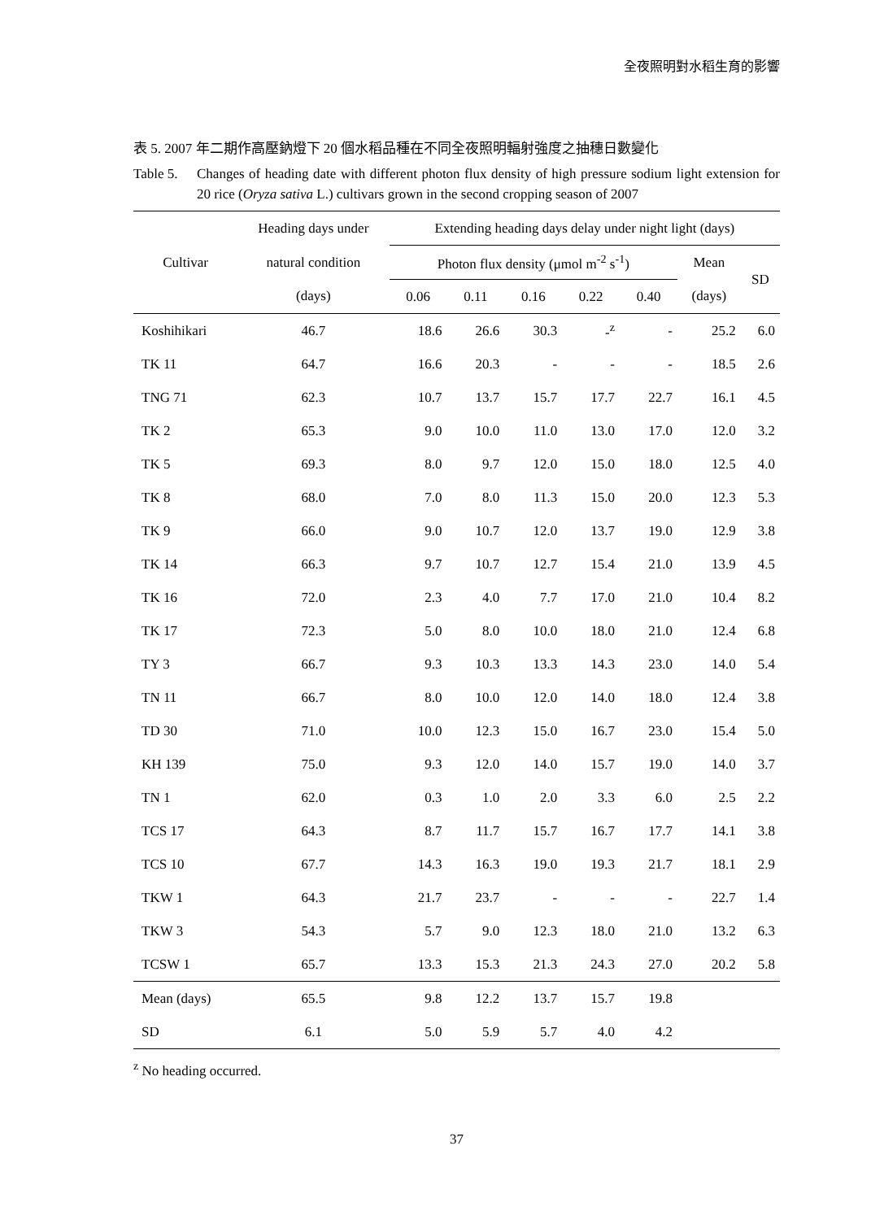全夜照明對水稻生育的影響
表 5. 2007 年二期作高壓鈉燈下 20 個水稻品種在不同全夜照明輻射強度之抽穗日數變化
Table 5.
Changes of heading date with different photon flux density of high pressure sodium light extension for 20 rice (Oryza sativa L.) cultivars grown in the second cropping season of 2007
| Cultivar | Heading days under | Extending heading days delay under night light (days) | | | | | | |
| --- | --- | --- | --- | --- | --- | --- | --- | --- |
| | natural condition | Photon flux density (μmol m<sup>-2</sup> s<sup>-1</sup>) | | | | | Mean | SD |
| | (days) | 0.06 | 0.11 | 0.16 | 0.22 | 0.40 | (days) | |
| Koshihikari | 46.7 | 18.6 | 26.6 | 30.3 | -<sup>z</sup> | - | 25.2 | 6.0 |
| TK 11 | 64.7 | 16.6 | 20.3 | - | - | - | 18.5 | 2.6 |
| TNG 71 | 62.3 | 10.7 | 13.7 | 15.7 | 17.7 | 22.7 | 16.1 | 4.5 |
| TK 2 | 65.3 | 9.0 | 10.0 | 11.0 | 13.0 | 17.0 | 12.0 | 3.2 |
| TK 5 | 69.3 | 8.0 | 9.7 | 12.0 | 15.0 | 18.0 | 12.5 | 4.0 |
| TK 8 | 68.0 | 7.0 | 8.0 | 11.3 | 15.0 | 20.0 | 12.3 | 5.3 |
| TK 9 | 66.0 | 9.0 | 10.7 | 12.0 | 13.7 | 19.0 | 12.9 | 3.8 |
| TK 14 | 66.3 | 9.7 | 10.7 | 12.7 | 15.4 | 21.0 | 13.9 | 4.5 |
| TK 16 | 72.0 | 2.3 | 4.0 | 7.7 | 17.0 | 21.0 | 10.4 | 8.2 |
| TK 17 | 72.3 | 5.0 | 8.0 | 10.0 | 18.0 | 21.0 | 12.4 | 6.8 |
| TY 3 | 66.7 | 9.3 | 10.3 | 13.3 | 14.3 | 23.0 | 14.0 | 5.4 |
| TN 11 | 66.7 | 8.0 | 10.0 | 12.0 | 14.0 | 18.0 | 12.4 | 3.8 |
| TD 30 | 71.0 | 10.0 | 12.3 | 15.0 | 16.7 | 23.0 | 15.4 | 5.0 |
| KH 139 | 75.0 | 9.3 | 12.0 | 14.0 | 15.7 | 19.0 | 14.0 | 3.7 |
| TN 1 | 62.0 | 0.3 | 1.0 | 2.0 | 3.3 | 6.0 | 2.5 | 2.2 |
| TCS 17 | 64.3 | 8.7 | 11.7 | 15.7 | 16.7 | 17.7 | 14.1 | 3.8 |
| TCS 10 | 67.7 | 14.3 | 16.3 | 19.0 | 19.3 | 21.7 | 18.1 | 2.9 |
| TKW 1 | 64.3 | 21.7 | 23.7 | - | - | - | 22.7 | 1.4 |
| TKW 3 | 54.3 | 5.7 | 9.0 | 12.3 | 18.0 | 21.0 | 13.2 | 6.3 |
| TCSW 1 | 65.7 | 13.3 | 15.3 | 21.3 | 24.3 | 27.0 | 20.2 | 5.8 |
| Mean (days) | 65.5 | 9.8 | 12.2 | 13.7 | 15.7 | 19.8 | | |
| SD | 6.1 | 5.0 | 5.9 | 5.7 | 4.0 | 4.2 | | |
<sup>z</sup> No heading occurred.
37